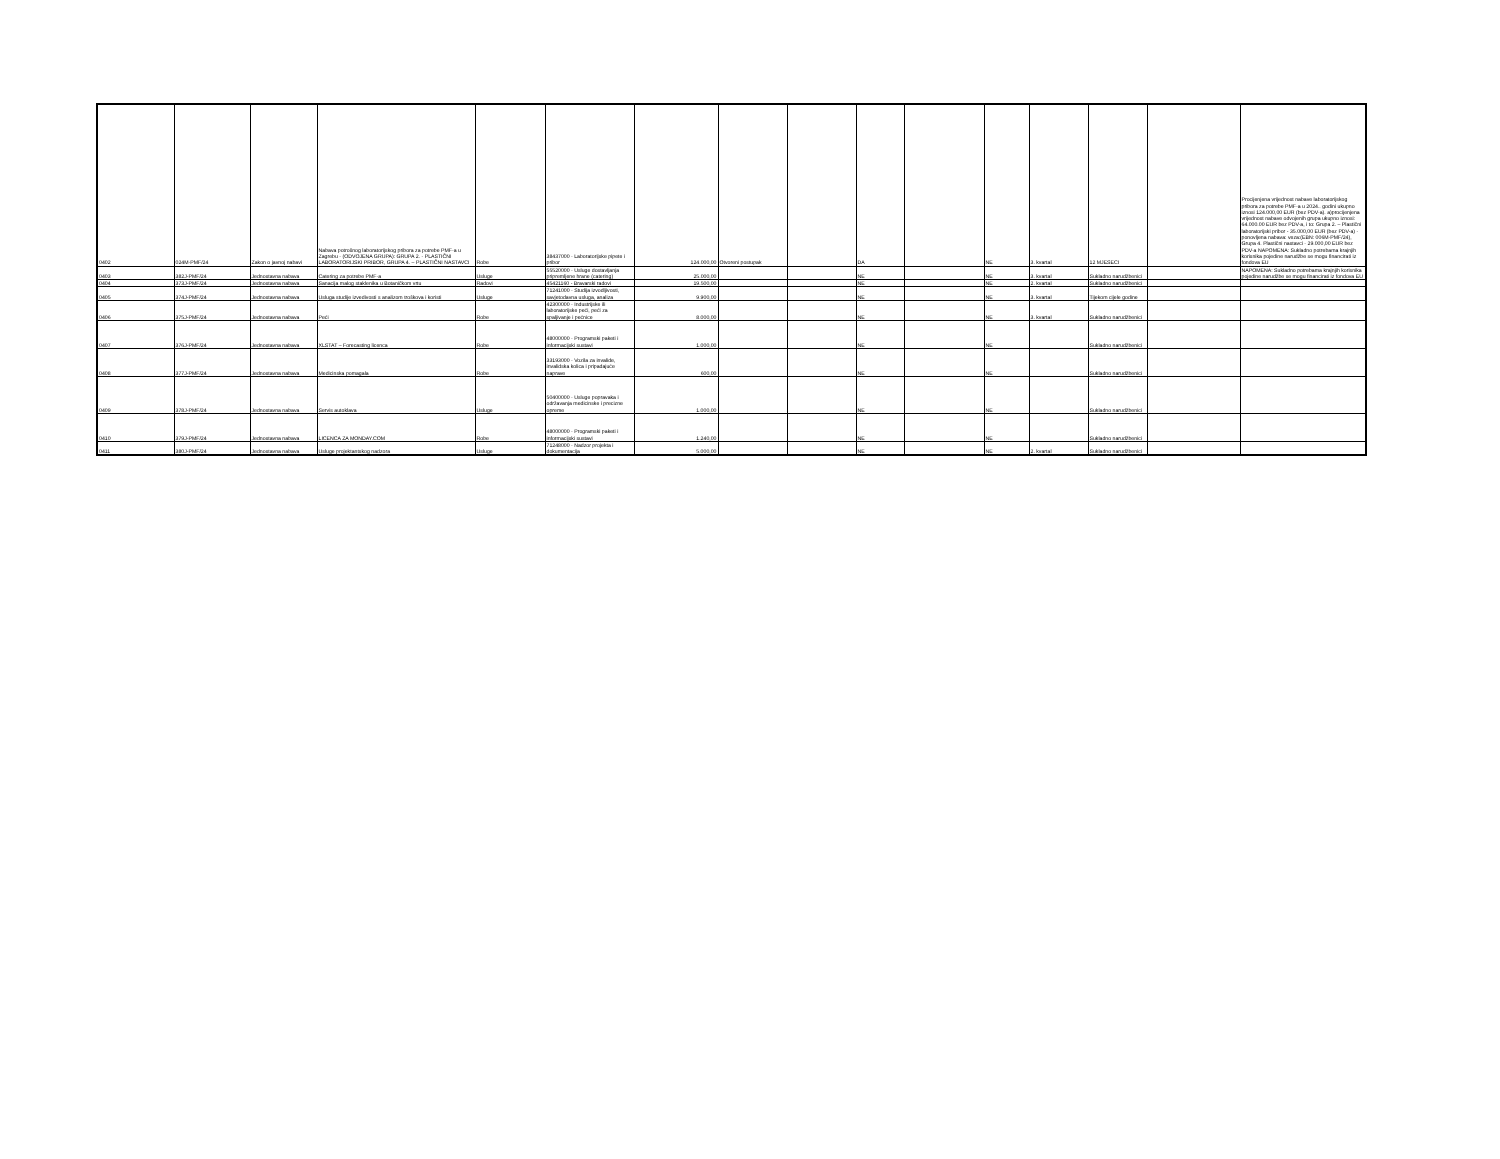| 0402 | 024M-PMF/24 | Zakon o javnoj nabavi | Nabava potrošnog laboratorijskog pribora za potrebe PMF-a u Zagrebu - (ODVOJENA GRUPA): GRUPA 2. - PLASTIČNI LABORATORIJSKI PRIBOR, GRUPA 4. – PLASTIČNI NASTAVCI | Robe | 38437000 - Laboratorijske pipete i pribor | 124.000,00 | Otvoreni postupak | | DA | | NE | 3. kvartal | 12 MJESECI | | Procijenjena vrijednost nabave laboratorijskog pribora za potrebe PMF-a u 2024.. godini ukupno iznosi 124.000,00 EUR (bez PDV-a). a)procijenjena vrijednost nabave odvojenih grupa ukupno iznosi: 64.000.00 EUR bez PDV-a, i to: Grupa 2. – Plastični laboratorijski pribor - 35.000,00 EUR (bez PDV-a) - ponovljena nabava: veza:(EBN: 006M-PMF/24), Grupa 4. Plastični nastavci - 29.000,00 EUR bez PDV-a NAPOMENA: Sukladno potrebama krajnjih korisnika pojedine narudžbe se mogu financirati iz fondova EU |
| 0403 | 382J-PMF/24 | Jednostavna nabava | Catering za potrebe PMF-a | Usluge | 55520000 - Usluge dostavljanja pripremljene hrane (catering) | 25.000,00 | | | NE | | NE | 3. kvartal | Sukladno narudžbenici | | NAPOMENA: Sukladno potrebama krajnjih korisnika pojedine narudžbe se mogu financirati iz fondova EU |
| 0404 | 373J-PMF/24 | Jednostavna nabava | Sanacija malog staklenika u Botaničkom vrtu | Radovi | 45421160 - Bravarski radovi | 19.500,00 | | | NE | | NE | 2. kvartal | Sukladno narudžbenici | | |
| 0405 | 374J-PMF/24 | Jednostavna nabava | Usluga studije izvedivosti s analizom troškova i koristi | Usluge | 71241000 - Studija izvodljivosti, savjetodavna usluga, analiza | 9.900,00 | | | NE | | NE | 3. kvartal | Tijekom cijele godine | | |
| 0406 | 375J-PMF/24 | Jednostavna nabava | Peći | Robe | 42300000 - Industrijske ili laboratorijske peći, peći za spaljivanje i pećnice | 8.000,00 | | | NE | | NE | 3. kvartal | Sukladno narudžbenici | | |
| 0407 | 376J-PMF/24 | Jednostavna nabava | XLSTAT – Forecasting licenca | Robe | 48000000 - Programski paketi i informacijski sustavi | 1.000,00 | | | NE | | NE | | Sukladno narudžbenici | | |
| 0408 | 377J-PMF/24 | Jednostavna nabava | Medicinska pomagala | Robe | 33193000 - Vozila za invalide, invalidska kolica i pripadajuće naprave | 600,00 | | | NE | | NE | | Sukladno narudžbenici | | |
| 0409 | 378J-PMF/24 | Jednostavna nabava | Servis autoklava | Usluge | 50400000 - Usluge popravaka i održavanja medicinske i precizne opreme | 1.000,00 | | | NE | | NE | | Sukladno narudžbenici | | |
| 0410 | 379J-PMF/24 | Jednostavna nabava | LICENCA ZA MONDAY.COM | Robe | 48000000 - Programski paketi i informacijski sustavi | 1.240,00 | | | NE | | NE | | Sukladno narudžbenici | | |
| 0411 | 380J-PMF/24 | Jednostavna nabava | Usluge projektantskog nadzora | Usluge | 71248000 - Nadzor projekta i dokumentacija | 5.000,00 | | | NE | | NE | 2. kvartal | Sukladno narudžbenici | | |